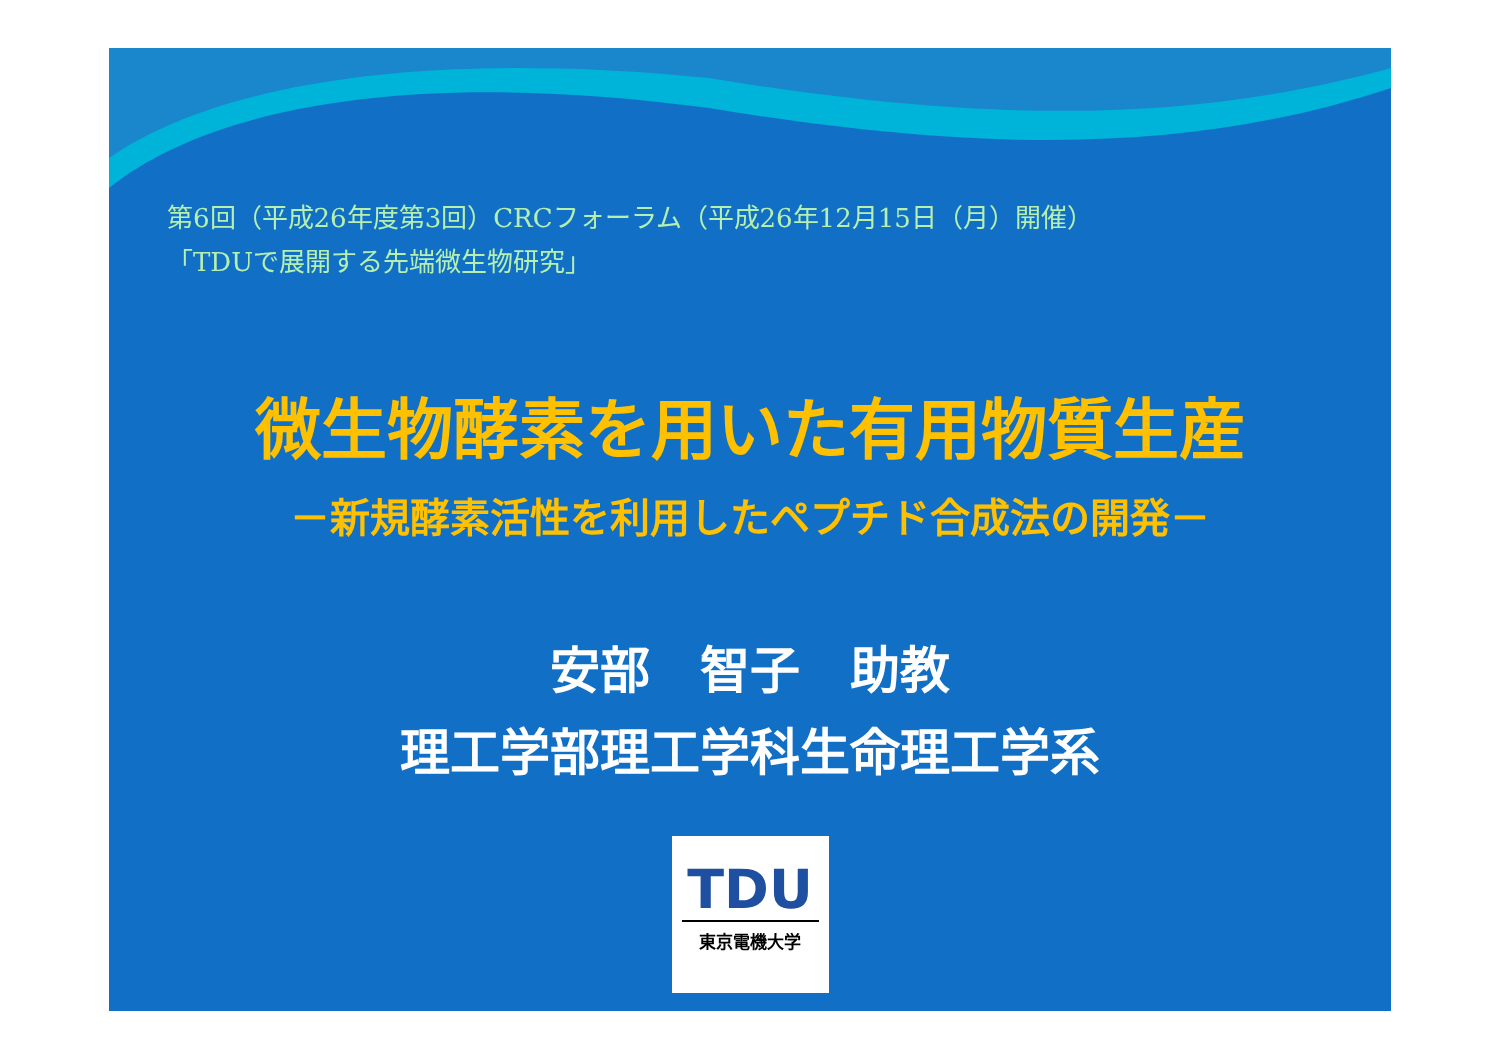第6回（平成26年度第3回）CRCフォーラム（平成26年12月15日（月）開催）
「TDUで展開する先端微生物研究」
微生物酵素を用いた有用物質生産
－新規酵素活性を利用したペプチド合成法の開発－
安部　智子　助教
理工学部理工学科生命理工学系
TDU
東京電機大学